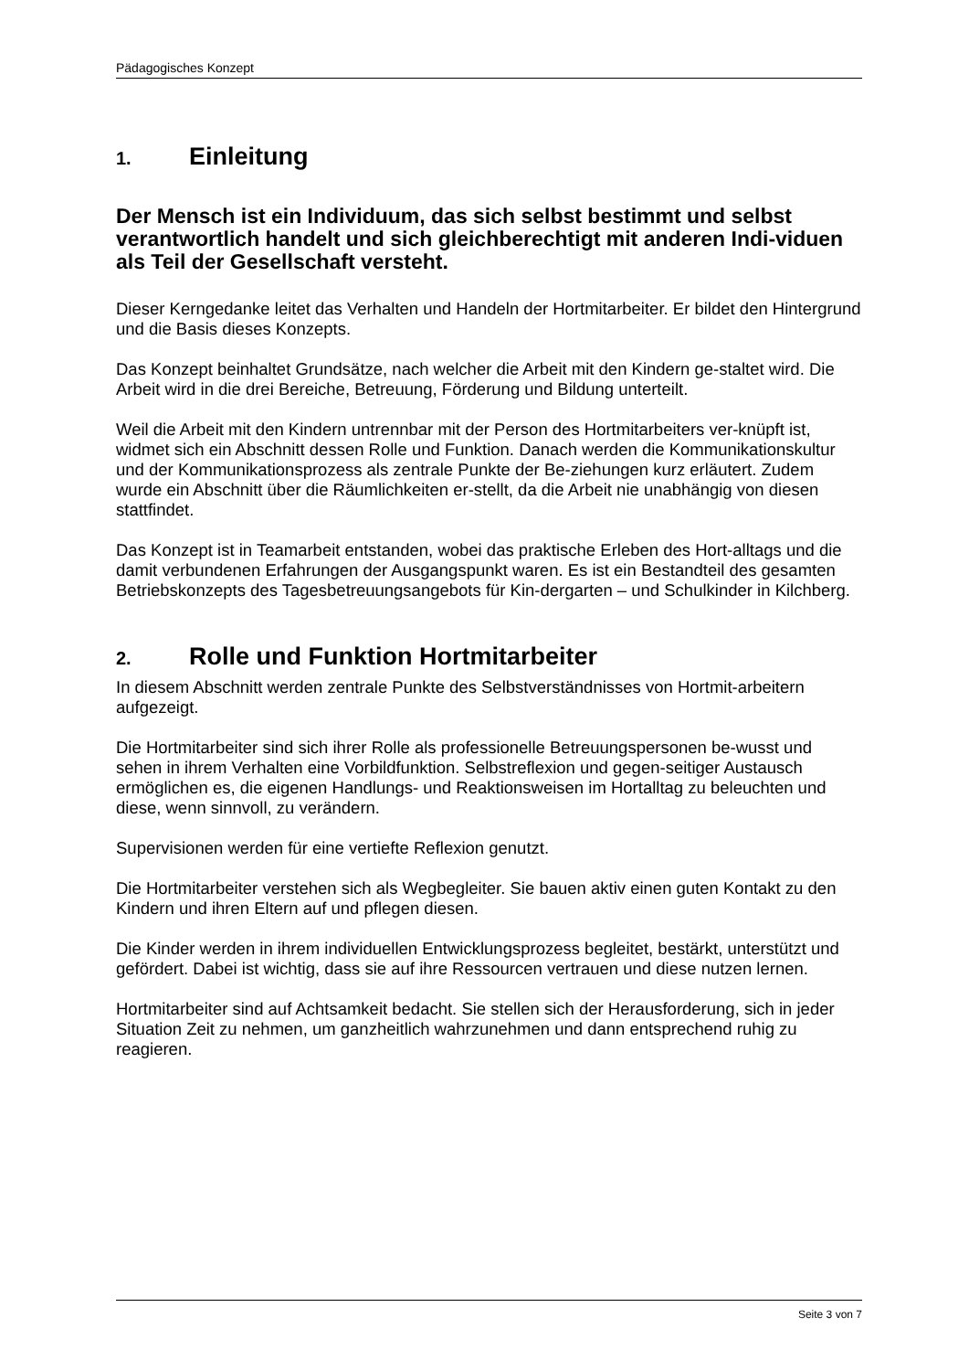Pädagogisches Konzept
1. Einleitung
Der Mensch ist ein Individuum, das sich selbst bestimmt und selbst verantwortlich handelt und sich gleichberechtigt mit anderen Indi-viduen als Teil der Gesellschaft versteht.
Dieser Kerngedanke leitet das Verhalten und Handeln der Hortmitarbeiter. Er bildet den Hintergrund und die Basis dieses Konzepts.
Das Konzept beinhaltet Grundsätze, nach welcher die Arbeit mit den Kindern ge-staltet wird. Die Arbeit wird in die drei Bereiche, Betreuung, Förderung und Bildung unterteilt.
Weil die Arbeit mit den Kindern untrennbar mit der Person des Hortmitarbeiters ver-knüpft ist, widmet sich ein Abschnitt dessen Rolle und Funktion. Danach werden die Kommunikationskultur und der Kommunikationsprozess als zentrale Punkte der Be-ziehungen kurz erläutert. Zudem wurde ein Abschnitt über die Räumlichkeiten er-stellt, da die Arbeit nie unabhängig von diesen stattfindet.
Das Konzept ist in Teamarbeit entstanden, wobei das praktische Erleben des Hort-alltags und die damit verbundenen Erfahrungen der Ausgangspunkt waren. Es ist ein Bestandteil des gesamten Betriebskonzepts des Tagesbetreuungsangebots für Kin-dergarten – und Schulkinder in Kilchberg.
2. Rolle und Funktion Hortmitarbeiter
In diesem Abschnitt werden zentrale Punkte des Selbstverständnisses von Hortmit-arbeitern aufgezeigt.
Die Hortmitarbeiter sind sich ihrer Rolle als professionelle Betreuungspersonen be-wusst und sehen in ihrem Verhalten eine Vorbildfunktion. Selbstreflexion und gegen-seitiger Austausch ermöglichen es, die eigenen Handlungs- und Reaktionsweisen im Hortalltag zu beleuchten und diese, wenn sinnvoll, zu verändern.
Supervisionen werden für eine vertiefte Reflexion genutzt.
Die Hortmitarbeiter verstehen sich als Wegbegleiter. Sie bauen aktiv einen guten Kontakt zu den Kindern und ihren Eltern auf und pflegen diesen.
Die Kinder werden in ihrem individuellen Entwicklungsprozess begleitet, bestärkt, unterstützt und gefördert. Dabei ist wichtig, dass sie auf ihre Ressourcen vertrauen und diese nutzen lernen.
Hortmitarbeiter sind auf Achtsamkeit bedacht. Sie stellen sich der Herausforderung, sich in jeder Situation Zeit zu nehmen, um ganzheitlich wahrzunehmen und dann entsprechend ruhig zu reagieren.
Seite 3 von 7